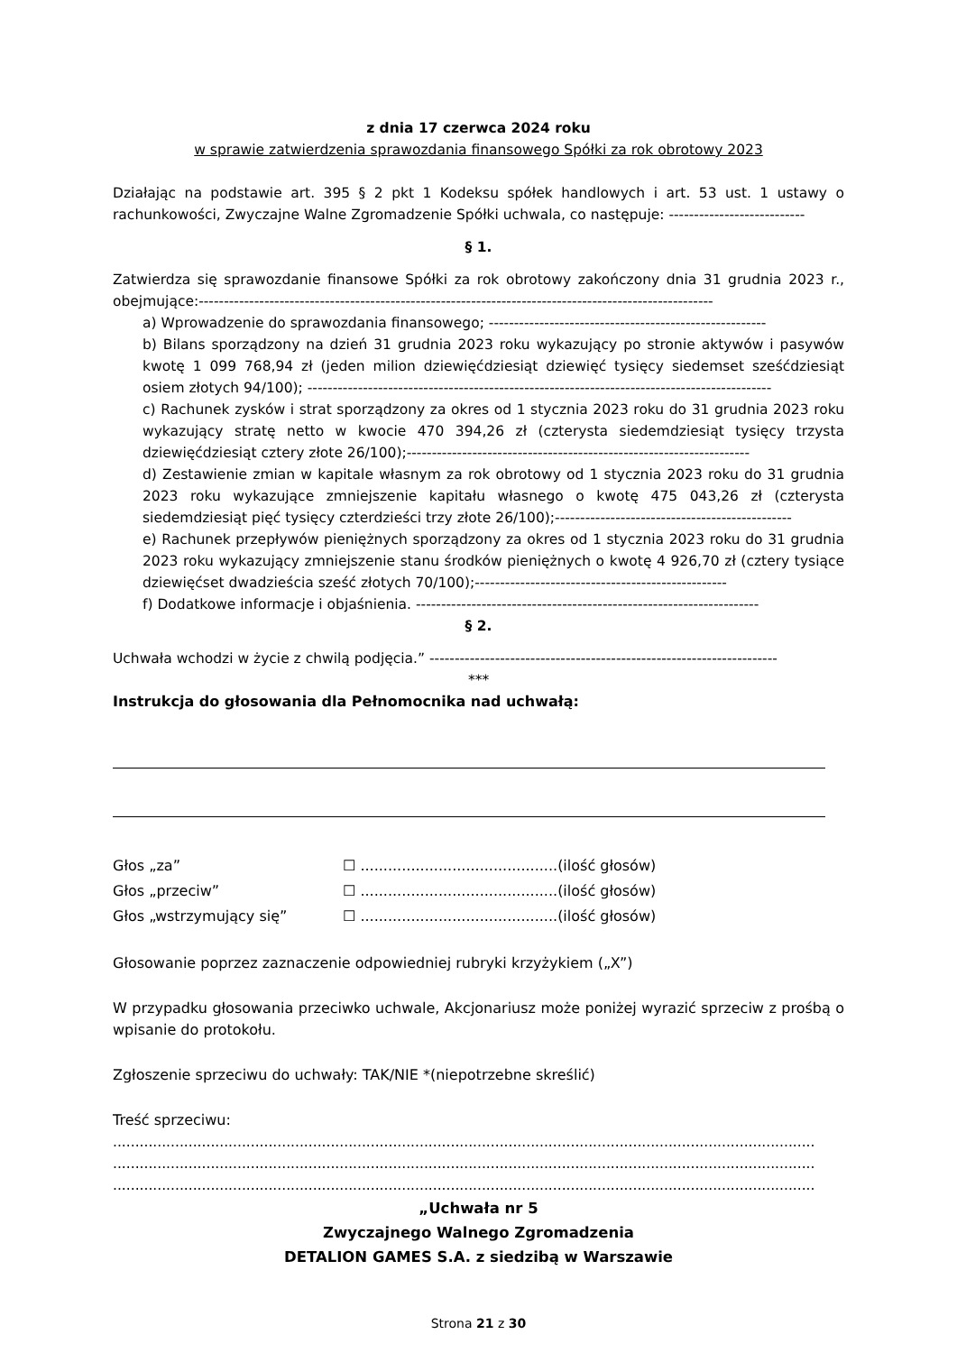z dnia 17 czerwca 2024 roku
w sprawie zatwierdzenia sprawozdania finansowego Spółki za rok obrotowy 2023
Działając na podstawie art. 395 § 2 pkt 1 Kodeksu spółek handlowych i art. 53 ust. 1 ustawy o rachunkowości, Zwyczajne Walne Zgromadzenie Spółki uchwala, co następuje: ---------------------------
§ 1.
Zatwierdza się sprawozdanie finansowe Spółki za rok obrotowy zakończony dnia 31 grudnia 2023 r., obejmujące:------------------------------------------------------------------------------------------------------
a) Wprowadzenie do sprawozdania finansowego; -------------------------------------------------------
b) Bilans sporządzony na dzień 31 grudnia 2023 roku wykazujący po stronie aktywów i pasywów kwotę 1 099 768,94 zł (jeden milion dziewięćdziesiąt dziewięć tysięcy siedemset sześćdziesiąt osiem złotych 94/100); --------------------------------------------------------------------------------------------
c) Rachunek zysków i strat sporządzony za okres od 1 stycznia 2023 roku do 31 grudnia 2023 roku wykazujący stratę netto w kwocie 470 394,26 zł (czterysta siedemdziesiąt tysięcy trzysta dziewięćdziesiąt cztery złote 26/100);--------------------------------------------------------------------
d) Zestawienie zmian w kapitale własnym za rok obrotowy od 1 stycznia 2023 roku do 31 grudnia 2023 roku wykazujące zmniejszenie kapitału własnego o kwotę 475 043,26 zł (czterysta siedemdziesiąt pięć tysięcy czterdzieści trzy złote 26/100);-----------------------------------------------
e) Rachunek przepływów pieniężnych sporządzony za okres od 1 stycznia 2023 roku do 31 grudnia 2023 roku wykazujący zmniejszenie stanu środków pieniężnych o kwotę 4 926,70 zł (cztery tysiące dziewięćset dwadzieścia sześć złotych 70/100);--------------------------------------------------
f) Dodatkowe informacje i objaśnienia. --------------------------------------------------------------------
§ 2.
Uchwała wchodzi w życie z chwilą podjęcia.” ---------------------------------------------------------------------
***
Instrukcja do głosowania dla Pełnomocnika nad uchwałą:
| Głos „za” | ☐ ...........................................(ilość głosów) |
| Głos „przeciw” | ☐ ...........................................(ilość głosów) |
| Głos „wstrzymujący się” | ☐ ...........................................(ilość głosów) |
Głosowanie poprzez zaznaczenie odpowiedniej rubryki krzyżykiem („X”)
W przypadku głosowania przeciwko uchwale, Akcjonariusz może poniżej wyrazić sprzeciw z prośbą o wpisanie do protokołu.
Zgłoszenie sprzeciwu do uchwały: TAK/NIE *(niepotrzebne skreślić)
Treść sprzeciwu:
..............................................................................................................................................................
..............................................................................................................................................................
..............................................................................................................................................................
„Uchwała nr 5
Zwyczajnego Walnego Zgromadzenia
DETALION GAMES S.A. z siedzibą w Warszawie
Strona 21 z 30